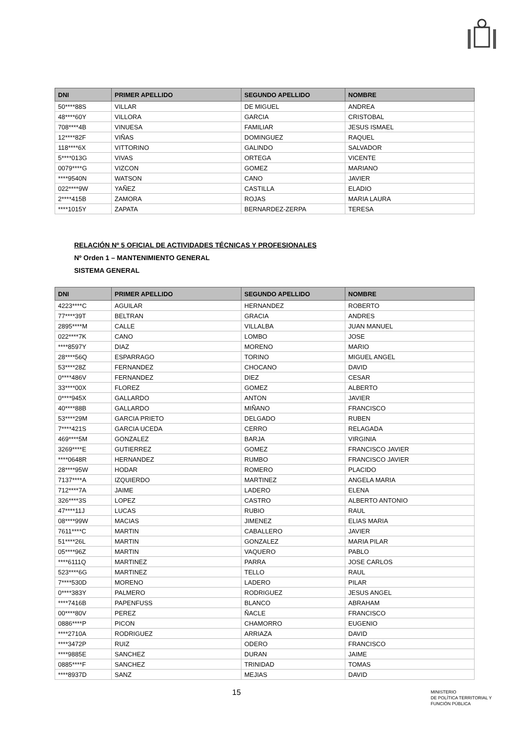| DNI | PRIMER APELLIDO | SEGUNDO APELLIDO | NOMBRE |
| --- | --- | --- | --- |
| 50****88S | VILLAR | DE MIGUEL | ANDREA |
| 48****60Y | VILLORA | GARCIA | CRISTOBAL |
| 708****4B | VINUESA | FAMILIAR | JESUS ISMAEL |
| 12****82F | VIÑAS | DOMINGUEZ | RAQUEL |
| 118****6X | VITTORINO | GALINDO | SALVADOR |
| 5****013G | VIVAS | ORTEGA | VICENTE |
| 0079****G | VIZCON | GOMEZ | MARIANO |
| ****9540N | WATSON | CANO | JAVIER |
| 022****9W | YAÑEZ | CASTILLA | ELADIO |
| 2****415B | ZAMORA | ROJAS | MARIA LAURA |
| ****1015Y | ZAPATA | BERNARDEZ-ZERPA | TERESA |
RELACIÓN Nº 5 OFICIAL DE ACTIVIDADES TÉCNICAS Y PROFESIONALES
Nº Orden 1 – MANTENIMIENTO GENERAL
SISTEMA GENERAL
| DNI | PRIMER APELLIDO | SEGUNDO APELLIDO | NOMBRE |
| --- | --- | --- | --- |
| 4223****C | AGUILAR | HERNANDEZ | ROBERTO |
| 77****39T | BELTRAN | GRACIA | ANDRES |
| 2895****M | CALLE | VILLALBA | JUAN MANUEL |
| 022****7K | CANO | LOMBO | JOSE |
| ****8597Y | DIAZ | MORENO | MARIO |
| 28****56Q | ESPARRAGO | TORINO | MIGUEL ANGEL |
| 53****28Z | FERNANDEZ | CHOCANO | DAVID |
| 0****486V | FERNANDEZ | DIEZ | CESAR |
| 33****00X | FLOREZ | GOMEZ | ALBERTO |
| 0****945X | GALLARDO | ANTON | JAVIER |
| 40****88B | GALLARDO | MIÑANO | FRANCISCO |
| 53****29M | GARCIA PRIETO | DELGADO | RUBEN |
| 7****421S | GARCIA UCEDA | CERRO | RELAGADA |
| 469****5M | GONZALEZ | BARJA | VIRGINIA |
| 3269****E | GUTIERREZ | GOMEZ | FRANCISCO JAVIER |
| ****0648R | HERNANDEZ | RUMBO | FRANCISCO JAVIER |
| 28****95W | HODAR | ROMERO | PLACIDO |
| 7137****A | IZQUIERDO | MARTINEZ | ANGELA MARIA |
| 712****7A | JAIME | LADERO | ELENA |
| 326****3S | LOPEZ | CASTRO | ALBERTO ANTONIO |
| 47****11J | LUCAS | RUBIO | RAUL |
| 08****99W | MACIAS | JIMENEZ | ELIAS MARIA |
| 7611****C | MARTIN | CABALLERO | JAVIER |
| 51****26L | MARTIN | GONZALEZ | MARIA PILAR |
| 05****96Z | MARTIN | VAQUERO | PABLO |
| ****6111Q | MARTINEZ | PARRA | JOSE CARLOS |
| 523****6G | MARTINEZ | TELLO | RAUL |
| 7****530D | MORENO | LADERO | PILAR |
| 0****383Y | PALMERO | RODRIGUEZ | JESUS ANGEL |
| ****7416B | PAPENFUSS | BLANCO | ABRAHAM |
| 00****80V | PEREZ | ÑACLE | FRANCISCO |
| 0886****P | PICON | CHAMORRO | EUGENIO |
| ****2710A | RODRIGUEZ | ARRIAZA | DAVID |
| ****3472P | RUIZ | ODERO | FRANCISCO |
| ****9885E | SANCHEZ | DURAN | JAIME |
| 0885****F | SANCHEZ | TRINIDAD | TOMAS |
| ****8937D | SANZ | MEJIAS | DAVID |
15
MINISTERIO
DE POLÍTICA TERRITORIAL Y
FUNCIÓN PÚBLICA